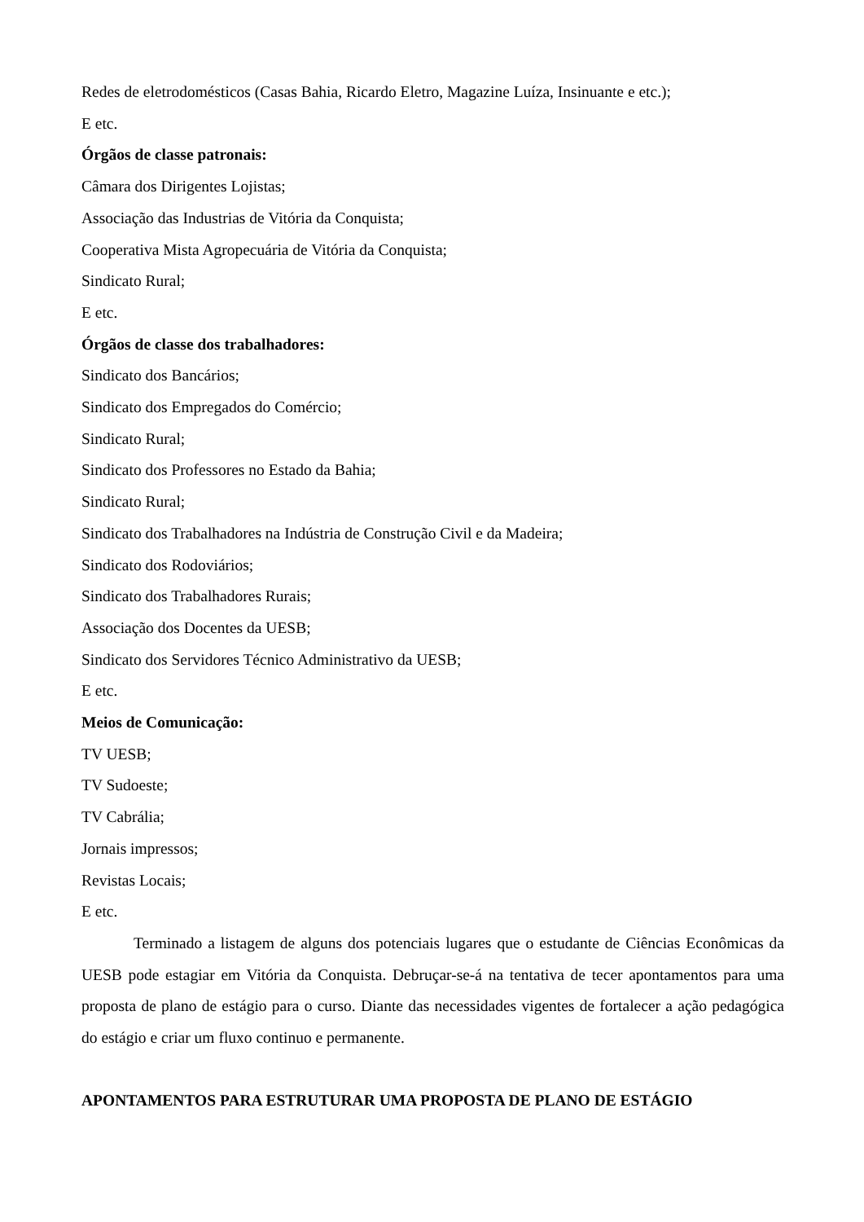Redes de eletrodomésticos (Casas Bahia, Ricardo Eletro, Magazine Luíza, Insinuante e etc.);
E etc.
Órgãos de classe patronais:
Câmara dos Dirigentes Lojistas;
Associação das Industrias de Vitória da Conquista;
Cooperativa Mista Agropecuária de Vitória da Conquista;
Sindicato Rural;
E etc.
Órgãos de classe dos trabalhadores:
Sindicato dos Bancários;
Sindicato dos Empregados do Comércio;
Sindicato Rural;
Sindicato dos Professores no Estado da Bahia;
Sindicato Rural;
Sindicato dos Trabalhadores na Indústria de Construção Civil e da Madeira;
Sindicato dos Rodoviários;
Sindicato dos Trabalhadores Rurais;
Associação dos Docentes da UESB;
Sindicato dos Servidores Técnico Administrativo da UESB;
E etc.
Meios de Comunicação:
TV UESB;
TV Sudoeste;
TV Cabrália;
Jornais impressos;
Revistas Locais;
E etc.
Terminado a listagem de alguns dos potenciais lugares que o estudante de Ciências Econômicas da UESB pode estagiar em Vitória da Conquista. Debruçar-se-á na tentativa de tecer apontamentos para uma proposta de plano de estágio para o curso. Diante das necessidades vigentes de fortalecer a ação pedagógica do estágio e criar um fluxo continuo e permanente.
APONTAMENTOS PARA ESTRUTURAR UMA PROPOSTA DE PLANO DE ESTÁGIO